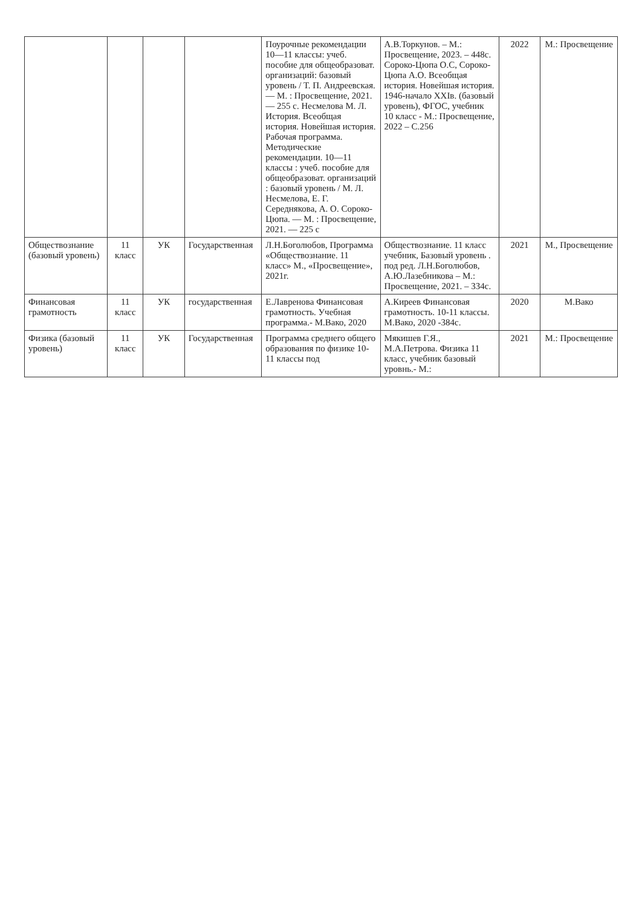| | | | | Поурочные рекомендации 10—11 классы: учеб. пособие для общеобразоват. организаций: базовый уровень / Т. П. Андреевская. — М. : Просвещение, 2021. — 255 с. Несмелова М. Л. История. Всеобщая история. Новейшая история. Рабочая программа. Методические рекомендации. 10—11 классы : учеб. пособие для общеобразоват. организаций : базовый уровень / М. Л. Несмелова, Е. Г. Середнякова, А. О. Сороко-Цюпа. — М. : Просвещение, 2021. — 225 с | А.В.Торкунов. – М.: Просвещение, 2023. – 448с. Сороко-Цюпа О.С, Сороко-Цюпа А.О. Всеобщая история. Новейшая история. 1946-начало XXIв. (базовый уровень), ФГОС, учебник 10 класс - М.: Просвещение, 2022 – С.256 | 2022 | М.: Просвещение |
| Обществознание (базовый уровень) | 11 класс | УК | Государственная | Л.Н.Боголюбов, Программа «Обществознание. 11 класс» М., «Просвещение», 2021г. | Обществознание. 11 класс учебник, Базовый уровень . под ред. Л.Н.Боголюбов, А.Ю.Лазебникова – М.: Просвещение, 2021. – 334с. | 2021 | М., Просвещение |
| Финансовая грамотность | 11 класс | УК | государственная | Е.Лавренова Финансовая грамотность. Учебная программа.- М.Вако, 2020 | А.Киреев Финансовая грамотность. 10-11 классы. М.Вако, 2020 -384с. | 2020 | М.Вако |
| Физика (базовый уровень) | 11 класс | УК | Государственная | Программа среднего общего образования по физике 10-11 классы под | Мякишев Г.Я., М.А.Петрова. Физика 11 класс, учебник базовый уровнь.- М.: | 2021 | М.: Просвещение |